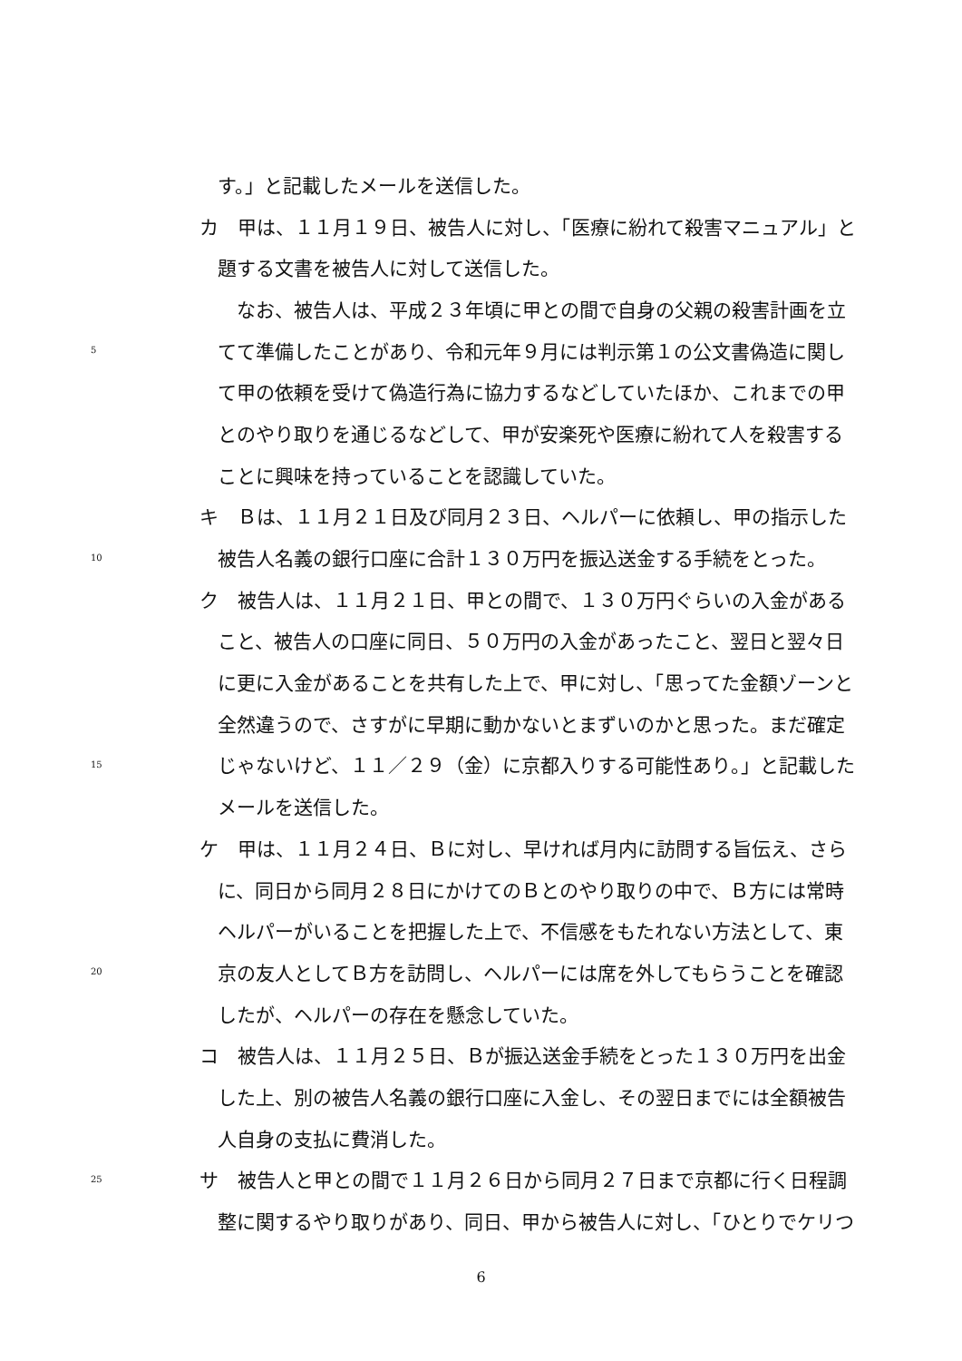す。」と記載したメールを送信した。
カ　甲は、１１月１９日、被告人に対し、「医療に紛れて殺害マニュアル」と
題する文書を被告人に対して送信した。
　なお、被告人は、平成２３年頃に甲との間で自身の父親の殺害計画を立
5 てて準備したことがあり、令和元年９月には判示第１の公文書偽造に関し
て甲の依頼を受けて偽造行為に協力するなどしていたほか、これまでの甲
とのやり取りを通じるなどして、甲が安楽死や医療に紛れて人を殺害する
ことに興味を持っていることを認識していた。
キ　Ｂは、１１月２１日及び同月２３日、ヘルパーに依頼し、甲の指示した
10 被告人名義の銀行口座に合計１３０万円を振込送金する手続をとった。
ク　被告人は、１１月２１日、甲との間で、１３０万円ぐらいの入金がある
こと、被告人の口座に同日、５０万円の入金があったこと、翌日と翌々日
に更に入金があることを共有した上で、甲に対し、「思ってた金額ゾーンと
全然違うので、さすがに早期に動かないとまずいのかと思った。まだ確定
15 じゃないけど、１１／２９（金）に京都入りする可能性あり。」と記載した
メールを送信した。
ケ　甲は、１１月２４日、Ｂに対し、早ければ月内に訪問する旨伝え、さら
に、同日から同月２８日にかけてのＢとのやり取りの中で、Ｂ方には常時
ヘルパーがいることを把握した上で、不信感をもたれない方法として、東
20 京の友人としてＢ方を訪問し、ヘルパーには席を外してもらうことを確認
したが、ヘルパーの存在を懸念していた。
コ　被告人は、１１月２５日、Ｂが振込送金手続をとった１３０万円を出金
した上、別の被告人名義の銀行口座に入金し、その翌日までには全額被告
人自身の支払に費消した。
25 サ　被告人と甲との間で１１月２６日から同月２７日まで京都に行く日程調
整に関するやり取りがあり、同日、甲から被告人に対し、「ひとりでケリつ
6